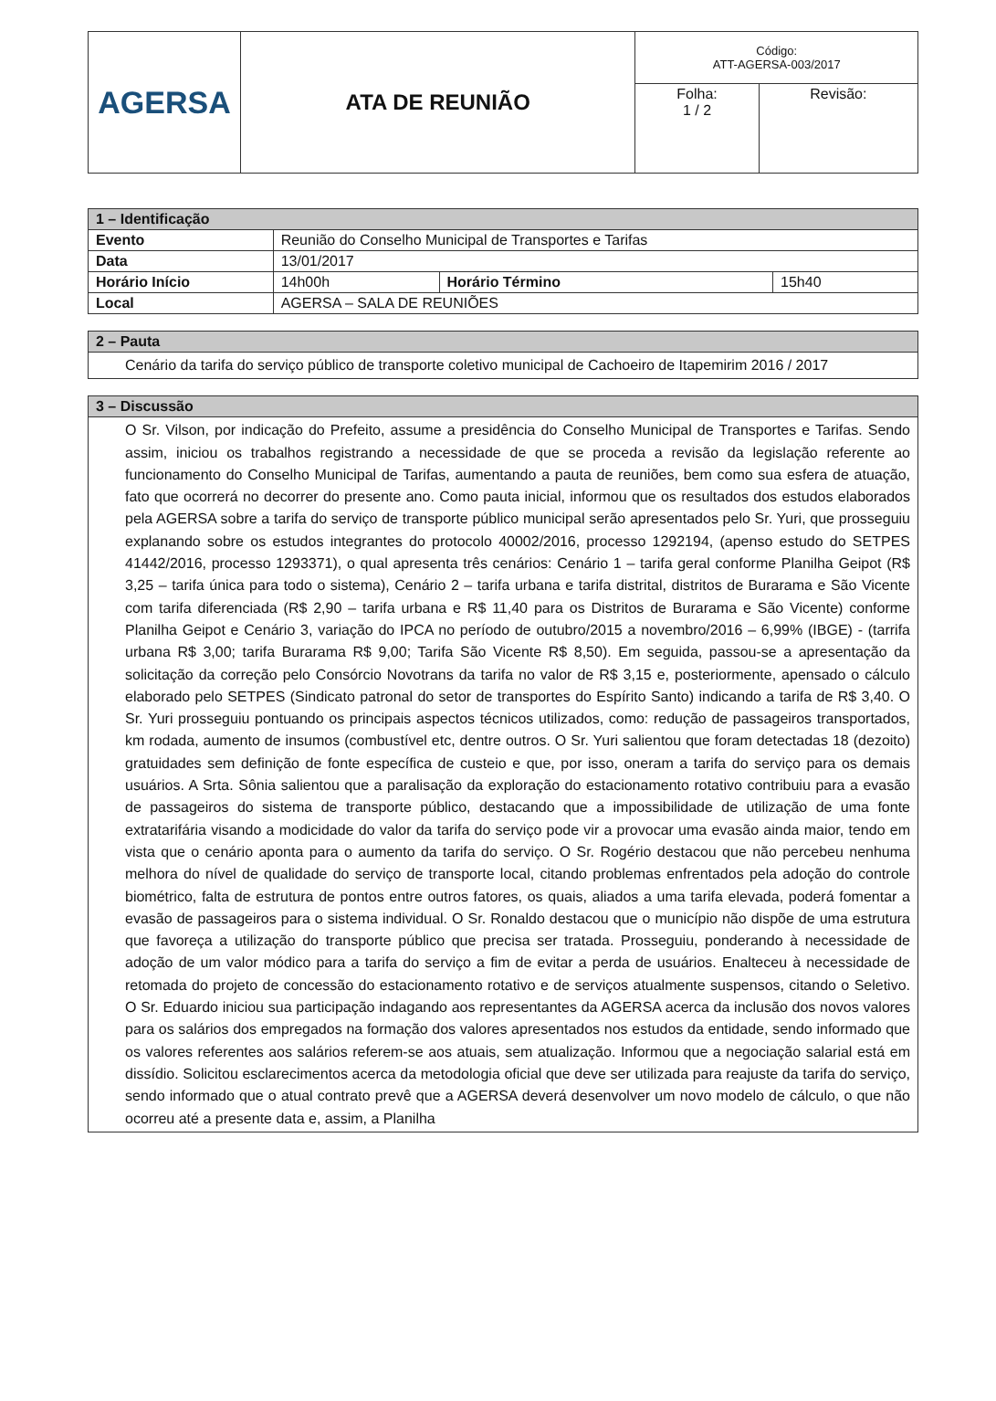| AGERSA | ATA DE REUNIÃO | Código: ATT-AGERSA-003/2017 | |
| | | Folha: 1 / 2 | Revisão: |
| 1 – Identificação | | | |
| Evento | Reunião do Conselho Municipal de Transportes e Tarifas | | |
| Data | 13/01/2017 | | |
| Horário Início | 14h00h | Horário Término | 15h40 |
| Local | AGERSA – SALA DE REUNIÕES | | |
| 2 – Pauta |
| Cenário da tarifa do serviço público de transporte coletivo municipal de Cachoeiro de Itapemirim 2016 / 2017 |
| 3 – Discussão |
| O Sr. Vilson, por indicação do Prefeito, assume a presidência do Conselho Municipal de Transportes e Tarifas. Sendo assim, iniciou os trabalhos registrando a necessidade de que se proceda a revisão da legislação referente ao funcionamento do Conselho Municipal de Tarifas, aumentando a pauta de reuniões, bem como sua esfera de atuação, fato que ocorrerá no decorrer do presente ano. Como pauta inicial, informou que os resultados dos estudos elaborados pela AGERSA sobre a tarifa do serviço de transporte público municipal serão apresentados pelo Sr. Yuri, que prosseguiu explanando sobre os estudos integrantes do protocolo 40002/2016, processo 1292194, (apenso estudo do SETPES 41442/2016, processo 1293371), o qual apresenta três cenários: Cenário 1 – tarifa geral conforme Planilha Geipot (R$ 3,25 – tarifa única para todo o sistema), Cenário 2 – tarifa urbana e tarifa distrital, distritos de Burarama e São Vicente com tarifa diferenciada (R$ 2,90 – tarifa urbana e R$ 11,40 para os Distritos de Burarama e São Vicente) conforme Planilha Geipot e Cenário 3, variação do IPCA no período de outubro/2015 a novembro/2016 – 6,99% (IBGE) - (tarrifa urbana R$ 3,00; tarifa Burarama R$ 9,00; Tarifa São Vicente R$ 8,50). Em seguida, passou-se a apresentação da solicitação da correção pelo Consórcio Novotrans da tarifa no valor de R$ 3,15 e, posteriormente, apensado o cálculo elaborado pelo SETPES (Sindicato patronal do setor de transportes do Espírito Santo) indicando a tarifa de R$ 3,40. O Sr. Yuri prosseguiu pontuando os principais aspectos técnicos utilizados, como: redução de passageiros transportados, km rodada, aumento de insumos (combustível etc, dentre outros. O Sr. Yuri salientou que foram detectadas 18 (dezoito) gratuidades sem definição de fonte específica de custeio e que, por isso, oneram a tarifa do serviço para os demais usuários. A Srta. Sônia salientou que a paralisação da exploração do estacionamento rotativo contribuiu para a evasão de passageiros do sistema de transporte público, destacando que a impossibilidade de utilização de uma fonte extratarifária visando a modicidade do valor da tarifa do serviço pode vir a provocar uma evasão ainda maior, tendo em vista que o cenário aponta para o aumento da tarifa do serviço. O Sr. Rogério destacou que não percebeu nenhuma melhora do nível de qualidade do serviço de transporte local, citando problemas enfrentados pela adoção do controle biométrico, falta de estrutura de pontos entre outros fatores, os quais, aliados a uma tarifa elevada, poderá fomentar a evasão de passageiros para o sistema individual. O Sr. Ronaldo destacou que o município não dispõe de uma estrutura que favoreça a utilização do transporte público que precisa ser tratada. Prosseguiu, ponderando à necessidade de adoção de um valor módico para a tarifa do serviço a fim de evitar a perda de usuários. Enalteceu à necessidade de retomada do projeto de concessão do estacionamento rotativo e de serviços atualmente suspensos, citando o Seletivo. O Sr. Eduardo iniciou sua participação indagando aos representantes da AGERSA acerca da inclusão dos novos valores para os salários dos empregados na formação dos valores apresentados nos estudos da entidade, sendo informado que os valores referentes aos salários referem-se aos atuais, sem atualização. Informou que a negociação salarial está em dissídio. Solicitou esclarecimentos acerca da metodologia oficial que deve ser utilizada para reajuste da tarifa do serviço, sendo informado que o atual contrato prevê que a AGERSA deverá desenvolver um novo modelo de cálculo, o que não ocorreu até a presente data e, assim, a Planilha |